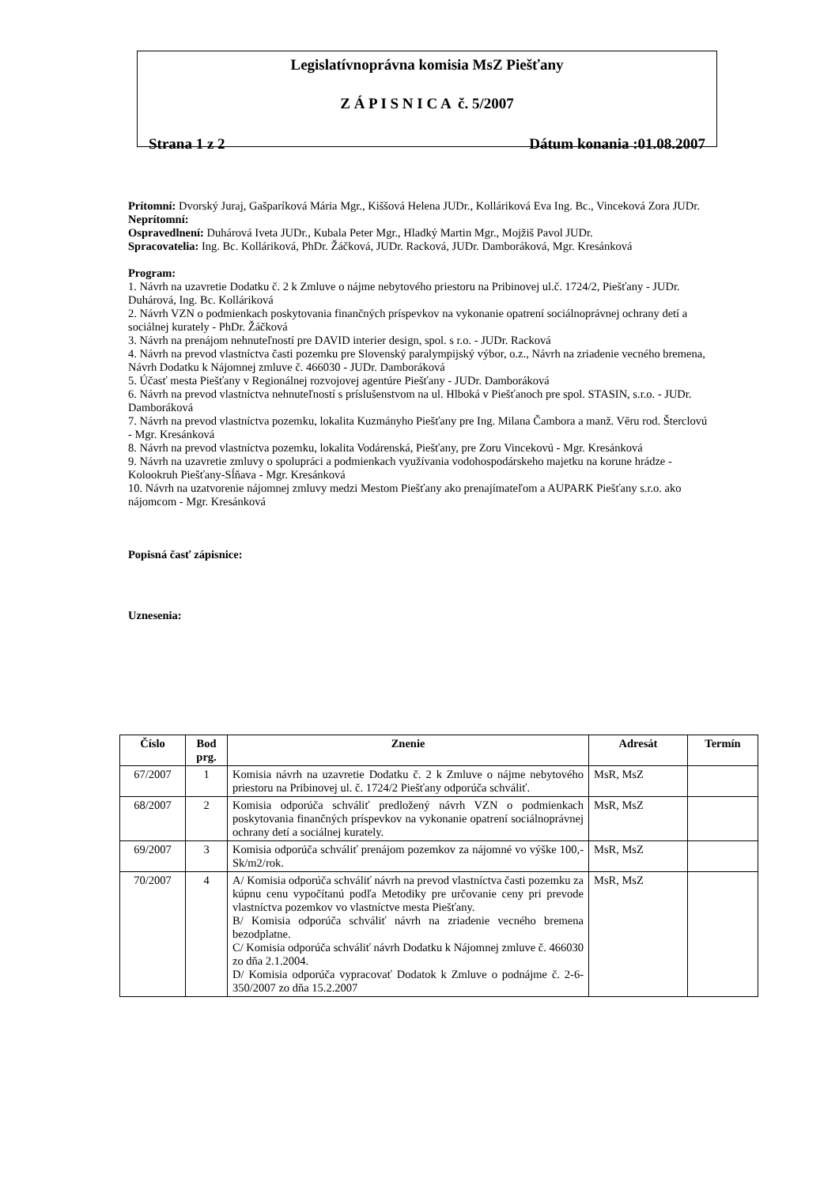Legislatívnoprávna komisia MsZ Piešťany
Z Á P I S N I C A č. 5/2007
Strana 1 z 2 Dátum konania :01.08.2007
Prítomní: Dvorský Juraj, Gašparíková Mária Mgr., Kiššová Helena JUDr., Kolláriková Eva Ing. Bc., Vinceková Zora JUDr.
Neprítomní:
Ospravedlnení: Duhárová Iveta JUDr., Kubala Peter Mgr., Hladký Martin Mgr., Mojžiš Pavol JUDr.
Spracovatelia: Ing. Bc. Kolláriková, PhDr. Žáčková, JUDr. Racková, JUDr. Damboráková, Mgr. Kresánková
Program:
1. Návrh na uzavretie Dodatku č. 2 k Zmluve o nájme nebytového priestoru na Pribinovej ul.č. 1724/2, Piešťany - JUDr. Duhárová, Ing. Bc. Kolláriková
2. Návrh VZN o podmienkach poskytovania finančných príspevkov na vykonanie opatrení sociálnoprávnej ochrany detí a sociálnej kurately - PhDr. Žáčková
3. Návrh na prenájom nehnuteľností pre DAVID interier design, spol. s r.o. - JUDr. Racková
4. Návrh na prevod vlastníctva časti pozemku pre Slovenský paralympijský výbor, o.z., Návrh na zriadenie vecného bremena, Návrh Dodatku k Nájomnej zmluve č. 466030 - JUDr. Damboráková
5. Účasť mesta Piešťany v Regionálnej rozvojovej agentúre Piešťany - JUDr. Damboráková
6. Návrh na prevod vlastníctva nehnuteľností s príslušenstvom na ul. Hlboká v Piešťanoch pre spol. STASIN, s.r.o. - JUDr. Damboráková
7. Návrh na prevod vlastníctva pozemku, lokalita Kuzmányho Piešťany pre Ing. Milana Čambora a manž. Věru rod. Šterclovú - Mgr. Kresánková
8. Návrh na prevod vlastníctva pozemku, lokalita Vodárenská, Piešťany, pre Zoru Vincekovú - Mgr. Kresánková
9. Návrh na uzavretie zmluvy o spolupráci a podmienkach využívania vodohospodárskeho majetku na korune hrádze - Kolookruh Piešťany-Sĺňava - Mgr. Kresánková
10. Návrh na uzatvorenie nájomnej zmluvy medzi Mestom Piešťany ako prenajímateľom a AUPARK Piešťany s.r.o. ako nájomcom - Mgr. Kresánková
Popisná časť zápisnice:
Uznesenia:
| Číslo | Bod prg. | Znenie | Adresát | Termín |
| --- | --- | --- | --- | --- |
| 67/2007 | 1 | Komisia návrh na uzavretie Dodatku č. 2 k Zmluve o nájme nebytového priestoru na Pribinovej ul. č. 1724/2 Piešťany odporúča schváliť. | MsR, MsZ | |
| 68/2007 | 2 | Komisia odporúča schváliť predložený návrh VZN o podmienkach poskytovania finančných príspevkov na vykonanie opatrení sociálnoprávnej ochrany detí a sociálnej kurately. | MsR, MsZ | |
| 69/2007 | 3 | Komisia odporúča schváliť prenájom pozemkov za nájomné vo výške 100,- Sk/m2/rok. | MsR, MsZ | |
| 70/2007 | 4 | A/ Komisia odporúča schváliť návrh na prevod vlastníctva časti pozemku za kúpnu cenu vypočítanú podľa Metodiky pre určovanie ceny pri prevode vlastníctva pozemkov vo vlastníctve mesta Piešťany. B/ Komisia odporúča schváliť návrh na zriadenie vecného bremena bezodplatne. C/ Komisia odporúča schváliť návrh Dodatku k Nájomnej zmluve č. 466030 zo dňa 2.1.2004. D/ Komisia odporúča vypracovať Dodatok k Zmluve o podnájme č. 2-6-350/2007 zo dňa 15.2.2007 | MsR, MsZ | |